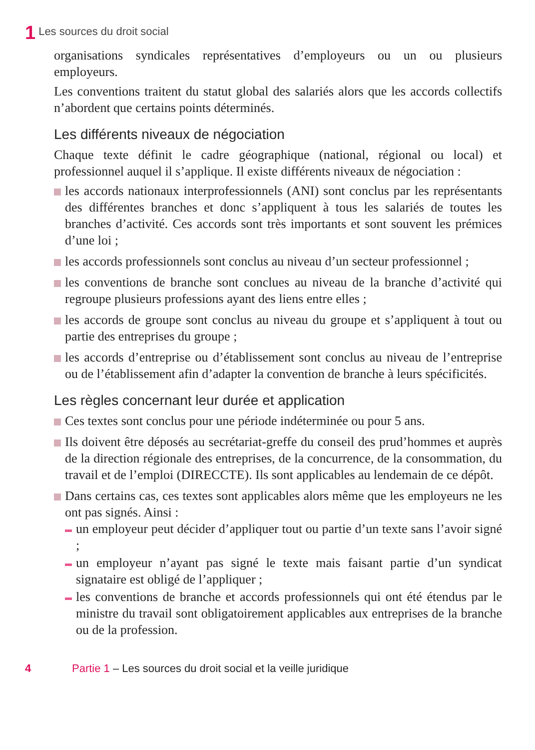1 Les sources du droit social
organisations syndicales représentatives d’employeurs ou un ou plusieurs employeurs.
Les conventions traitent du statut global des salariés alors que les accords collectifs n’abordent que certains points déterminés.
Les différents niveaux de négociation
Chaque texte définit le cadre géographique (national, régional ou local) et professionnel auquel il s’applique. Il existe différents niveaux de négociation :
les accords nationaux interprofessionnels (ANI) sont conclus par les représentants des différentes branches et donc s’appliquent à tous les salariés de toutes les branches d’activité. Ces accords sont très importants et sont souvent les prémices d’une loi ;
les accords professionnels sont conclus au niveau d’un secteur professionnel ;
les conventions de branche sont conclues au niveau de la branche d’activité qui regroupe plusieurs professions ayant des liens entre elles ;
les accords de groupe sont conclus au niveau du groupe et s’appliquent à tout ou partie des entreprises du groupe ;
les accords d’entreprise ou d’établissement sont conclus au niveau de l’entreprise ou de l’établissement afin d’adapter la convention de branche à leurs spécificités.
Les règles concernant leur durée et application
Ces textes sont conclus pour une période indéterminée ou pour 5 ans.
Ils doivent être déposés au secrétariat-greffe du conseil des prud’hommes et auprès de la direction régionale des entreprises, de la concurrence, de la consommation, du travail et de l’emploi (DIRECCTE). Ils sont applicables au lendemain de ce dépôt.
Dans certains cas, ces textes sont applicables alors même que les employeurs ne les ont pas signés. Ainsi :
un employeur peut décider d’appliquer tout ou partie d’un texte sans l’avoir signé ;
un employeur n’ayant pas signé le texte mais faisant partie d’un syndicat signataire est obligé de l’appliquer ;
les conventions de branche et accords professionnels qui ont été étendus par le ministre du travail sont obligatoirement applicables aux entreprises de la branche ou de la profession.
4 Partie 1 – Les sources du droit social et la veille juridique